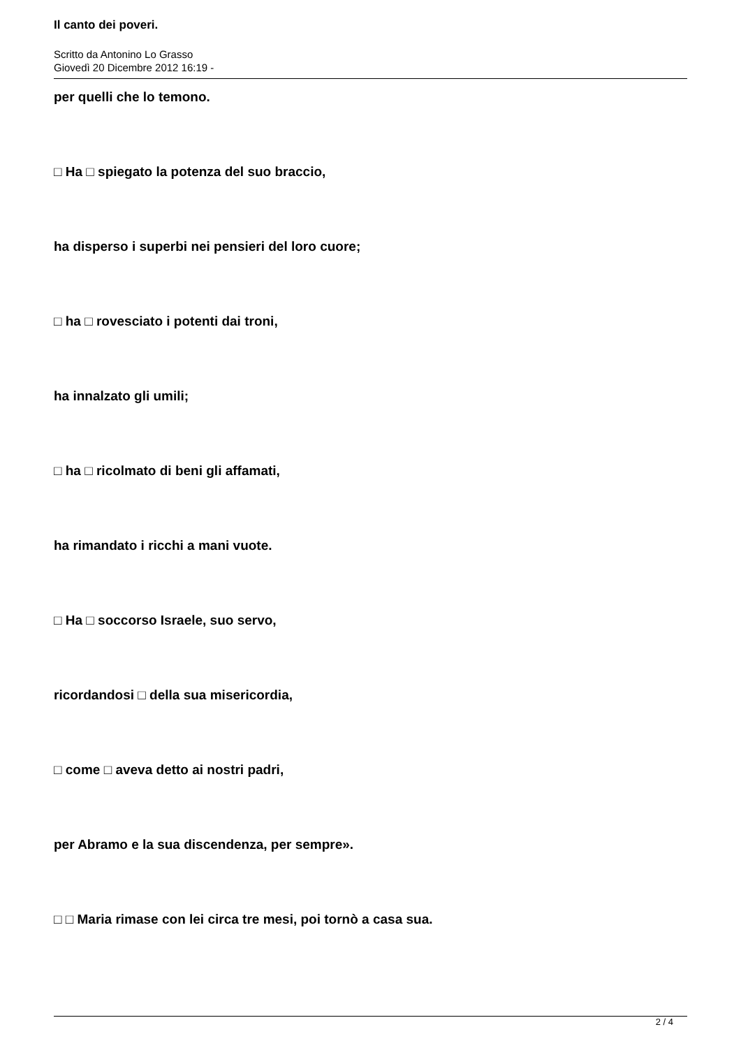Il canto dei poveri.
Scritto da Antonino Lo Grasso
Giovedì 20 Dicembre 2012 16:19 -
per quelli che lo temono.
□ Ha □ spiegato la potenza del suo braccio,
ha disperso i superbi nei pensieri del loro cuore;
□ ha □ rovesciato i potenti dai troni,
ha innalzato gli umili;
□ ha □ ricolmato di beni gli affamati,
ha rimandato i ricchi a mani vuote.
□ Ha □ soccorso Israele, suo servo,
ricordandosi □ della sua misericordia,
□ come □ aveva detto ai nostri padri,
per Abramo e la sua discendenza, per sempre».
□ □ Maria rimase con lei circa tre mesi, poi tornò a casa sua.
2 / 4